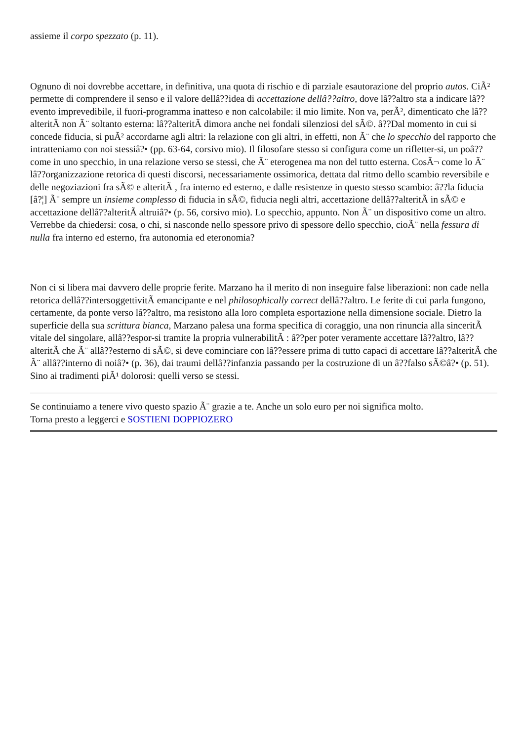assieme il corpo spezzato (p. 11).
Ognuno di noi dovrebbe accettare, in definitiva, una quota di rischio e di parziale esautorazione del proprio autos. CiÃ² permette di comprendere il senso e il valore dellâ??idea di accettazione dellâ??altro, dove lâ??altro sta a indicare lâ??evento imprevedibile, il fuori-programma inatteso e non calcolabile: il mio limite. Non va, perÃ², dimenticato che lâ??alteritÃ non Ã¨ soltanto esterna: lâ??alteritÃ dimora anche nei fondali silenziosi del sÃ©. â??Dal momento in cui si concede fiducia, si puÃ² accordarne agli altri: la relazione con gli altri, in effetti, non Ã¨ che lo specchio del rapporto che intratteniamo con noi stessiâ?• (pp. 63-64, corsivo mio). Il filosofare stesso si configura come un rifletter-si, un poâ?? come in uno specchio, in una relazione verso se stessi, che Ã¨ eterogenea ma non del tutto esterna. CosÃ¬ come lo Ã¨ lâ??organizzazione retorica di questi discorsi, necessariamente ossimorica, dettata dal ritmo dello scambio reversibile e delle negoziazioni fra sÃ© e alteritÃ , fra interno ed esterno, e dalle resistenze in questo stesso scambio: â??la fiducia [â?¦] Ã¨ sempre un insieme complesso di fiducia in sÃ©, fiducia negli altri, accettazione dellâ??alteritÃ in sÃ© e accettazione dellâ??alteritÃ altruiâ?• (p. 56, corsivo mio). Lo specchio, appunto. Non Ã¨ un dispositivo come un altro. Verrebbe da chiedersi: cosa, o chi, si nasconde nello spessore privo di spessore dello specchio, cioÃ¨ nella fessura di nulla fra interno ed esterno, fra autonomia ed eteronomia?
Non ci si libera mai davvero delle proprie ferite. Marzano ha il merito di non inseguire false liberazioni: non cade nella retorica dellâ??intersoggettivitÃ emancipante e nel philosophically correct dellâ??altro. Le ferite di cui parla fungono, certamente, da ponte verso lâ??altro, ma resistono alla loro completa esportazione nella dimensione sociale. Dietro la superficie della sua scrittura bianca, Marzano palesa una forma specifica di coraggio, una non rinuncia alla sinceritÃ vitale del singolare, allâ??espor-si tramite la propria vulnerabilitÃ : â??per poter veramente accettare lâ??altro, lâ??alteritÃ che Ã¨ allâ??esterno di sÃ©, si deve cominciare con lâ??essere prima di tutto capaci di accettare lâ??alteritÃ che Ã¨ allâ??interno di noiâ?• (p. 36), dai traumi dellâ??infanzia passando per la costruzione di un â??falso sÃ©â?• (p. 51). Sino ai tradimenti piÃ¹ dolorosi: quelli verso se stessi.
Se continuiamo a tenere vivo questo spazio Ã¨ grazie a te. Anche un solo euro per noi significa molto.
Torna presto a leggerci e SOSTIENI DOPPIOZERO